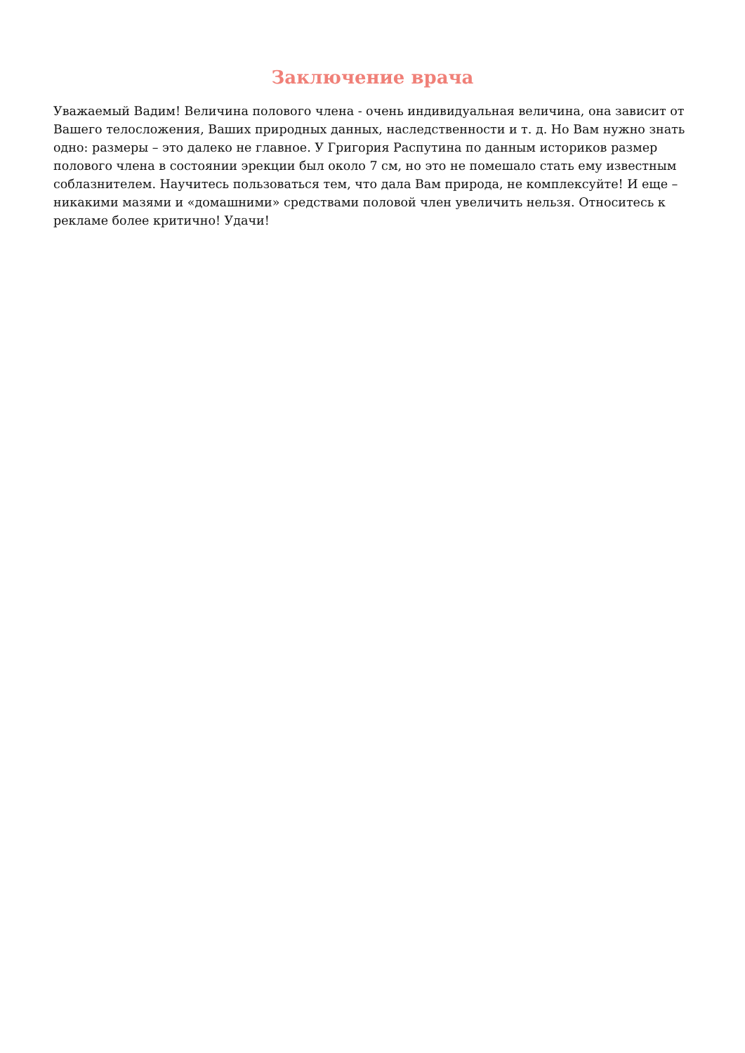Заключение врача
Уважаемый Вадим! Величина полового члена - очень индивидуальная величина, она зависит от Вашего телосложения, Ваших природных данных, наследственности и т. д. Но Вам нужно знать одно: размеры – это далеко не главное. У Григория Распутина по данным историков размер полового члена в состоянии эрекции был около 7 см, но это не помешало стать ему известным соблазнителем. Научитесь пользоваться тем, что дала Вам природа, не комплексуйте! И еще – никакими мазями и «домашними» средствами половой член увеличить нельзя. Относитесь к рекламе более критично! Удачи!